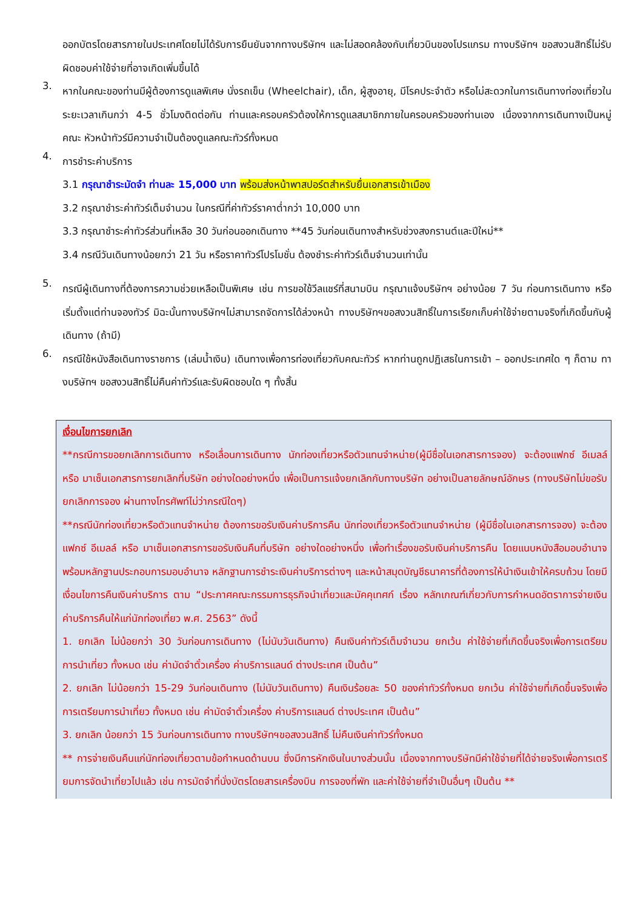ออกบัตรโดยสารภายในประเทศโดยไม่ได้รับการยืนยันจากทางบริษัทฯ และไม่สอดคล้องกับเที่ยวบินของโปรแกรม ทางบริษัทฯ ขอสงวนสิทธิ์ไม่รับผิดชอบค่าใช้จ่ายที่อาจเกิดเพิ่มขึ้นได้
3.
หากในคณะของท่านมีผู้ต้องการดูแลพิเศษ นั่งรถเข็น (Wheelchair), เด็ก, ผู้สูงอายุ, มีโรคประจำตัว หรือไม่สะดวกในการเดินทางท่องเที่ยวในระยะเวลาเกินกว่า 4-5 ชั่วโมงติดต่อกัน ท่านและครอบครัวต้องให้การดูแลสมาชิกภายในครอบครัวของท่านเอง เนื่องจากการเดินทางเป็นหมู่คณะ หัวหน้าทัวร์มีความจำเป็นต้องดูแลคณะทัวร์ทั้งหมด
4.
การชำระค่าบริการ
3.1 กรุณาชำระมัดจำ ท่านละ 15,000 บาท พร้อมส่งหน้าพาสปอร์ตสำหรับยื่นเอกสารเข้าเมือง
3.2 กรุณาชำระค่าทัวร์เต็มจำนวน ในกรณีที่ค่าทัวร์ราคาต่ำกว่า 10,000 บาท
3.3 กรุณาชำระค่าทัวร์ส่วนที่เหลือ 30 วันก่อนออกเดินทาง **45 วันก่อนเดินทางสำหรับช่วงสงกรานต์และปีใหม่**
3.4 กรณีวันเดินทางน้อยกว่า 21 วัน หรือราคาทัวร์โปรโมชั่น ต้องชำระค่าทัวร์เต็มจำนวนเท่านั้น
5.
กรณีผู้เดินทางที่ต้องการความช่วยเหลือเป็นพิเศษ เช่น การขอใช้วีลแชร์ที่สนามบิน กรุณาแจ้งบริษัทฯ อย่างน้อย 7 วัน ก่อนการเดินทาง หรือเริ่มตั้งแต่ท่านจองทัวร์ มิฉะนั้นทางบริษัทฯไม่สามารถจัดการได้ล่วงหน้า ทางบริษัทฯขอสงวนสิทธิ์ในการเรียกเก็บค่าใช้จ่ายตามจริงที่เกิดขึ้นกับผู้เดินทาง (ถ้ามี)
6.
กรณีใช้หนังสือเดินทางราชการ (เล่มน้ำเงิน) เดินทางเพื่อการท่องเที่ยวกับคณะทัวร์ หากท่านถูกปฏิเสธในการเข้า – ออกประเทศใด ๆ ก็ตาม ทางบริษัทฯ ขอสงวนสิทธิ์ไม่คืนค่าทัวร์และรับผิดชอบใด ๆ ทั้งสิ้น
เงื่อนไขการยกเลิก
**กรณีการขอยกเลิกการเดินทาง หรือเลื่อนการเดินทาง นักท่องเที่ยวหรือตัวแทนจำหน่าย(ผู้มีชื่อในเอกสารการจอง) จะต้องแฟกซ์ อีเมลล์ หรือ มาเซ็นเอกสารการยกเลิกที่บริษัท อย่างใดอย่างหนึ่ง เพื่อเป็นการแจ้งยกเลิกกับทางบริษัท อย่างเป็นลายลักษณ์อักษร (ทางบริษัทไม่ขอรับยกเลิกการจอง ผ่านทางโทรศัพท์ไม่ว่ากรณีใดๆ)
**กรณีนักท่องเที่ยวหรือตัวแทนจำหน่าย ต้องการขอรับเงินค่าบริการคืน นักท่องเที่ยวหรือตัวแทนจำหน่าย (ผู้มีชื่อในเอกสารการจอง) จะต้องแฟกซ์ อีเมลล์ หรือ มาเซ็นเอกสารการขอรับเงินคืนที่บริษัท อย่างใดอย่างหนึ่ง เพื่อทำเรื่องขอรับเงินค่าบริการคืน โดยแนบหนังสือมอบอำนาจพร้อมหลักฐานประกอบการมอบอำนาจ หลักฐานการชำระเงินค่าบริการต่างๆ และหน้าสมุดบัญชีธนาคารที่ต้องการให้นำเงินเข้าให้ครบถ้วน โดยมีเงื่อนไขการคืนเงินค่าบริการ ตาม “ประกาศคณะกรรมการธุรกิจนำเที่ยวและมัคคุเทศก์ เรื่อง หลักเกณฑ์เกี่ยวกับการกำหนดอัตราการจ่ายเงินค่าบริการคืนให้แก่นักท่องเที่ยว พ.ศ. 2563” ดังนี้
1. ยกเลิก ไม่น้อยกว่า 30 วันก่อนการเดินทาง (ไม่นับวันเดินทาง) คืนเงินค่าทัวร์เต็มจำนวน ยกเว้น ค่าใช้จ่ายที่เกิดขึ้นจริงเพื่อการเตรียมการนำเที่ยว ทั้งหมด เช่น ค่ามัดจำตั๋วเครื่อง ค่าบริการแลนด์ ต่างประเทศ เป็นต้น”
2. ยกเลิก ไม่น้อยกว่า 15-29 วันก่อนเดินทาง (ไม่นับวันเดินทาง) คืนเงินร้อยละ 50 ของค่าทัวร์ทั้งหมด ยกเว้น ค่าใช้จ่ายที่เกิดขึ้นจริงเพื่อการเตรียมการนำเที่ยว ทั้งหมด เช่น ค่ามัดจำตั๋วเครื่อง ค่าบริการแลนด์ ต่างประเทศ เป็นต้น”
3. ยกเลิก น้อยกว่า 15 วันก่อนการเดินทาง ทางบริษัทฯขอสงวนสิทธิ์ ไม่คืนเงินค่าทัวร์ทั้งหมด
** การจ่ายเงินคืนแก่นักท่องเที่ยวตามข้อกำหนดด้านบน ซึ่งมีการหักเงินในบางส่วนนั้น เนื่องจากทางบริษัทมีค่าใช้จ่ายที่ได้จ่ายจริงเพื่อการเตรียมการจัดนำเที่ยวไปแล้ว เช่น การมัดจำที่นั่งบัตรโดยสารเครื่องบิน การจองที่พัก และค่าใช้จ่ายที่จำเป็นอื่นๆ เป็นต้น **